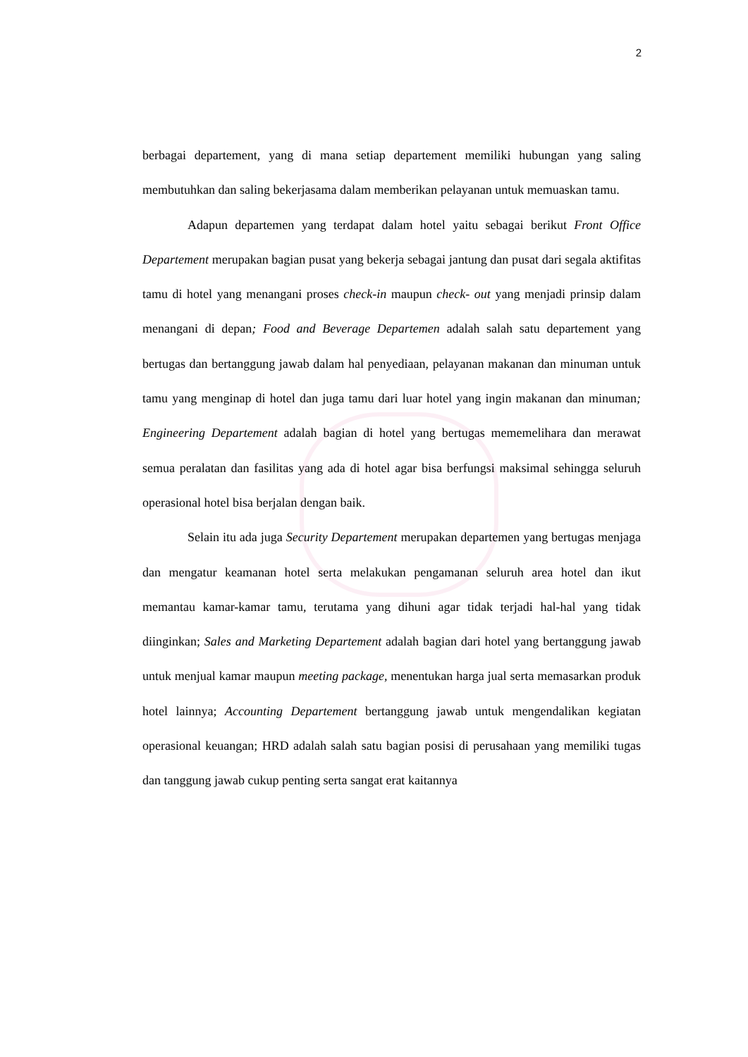2
berbagai departement, yang di mana setiap departement memiliki hubungan yang saling membutuhkan dan saling bekerjasama dalam memberikan pelayanan untuk memuaskan tamu.
Adapun departemen yang terdapat dalam hotel yaitu sebagai berikut Front Office Departement merupakan bagian pusat yang bekerja sebagai jantung dan pusat dari segala aktifitas tamu di hotel yang menangani proses check-in maupun check- out yang menjadi prinsip dalam menangani di depan; Food and Beverage Departemen adalah salah satu departement yang bertugas dan bertanggung jawab dalam hal penyediaan, pelayanan makanan dan minuman untuk tamu yang menginap di hotel dan juga tamu dari luar hotel yang ingin makanan dan minuman; Engineering Departement adalah bagian di hotel yang bertugas mememelihara dan merawat semua peralatan dan fasilitas yang ada di hotel agar bisa berfungsi maksimal sehingga seluruh operasional hotel bisa berjalan dengan baik.
Selain itu ada juga Security Departement merupakan departemen yang bertugas menjaga dan mengatur keamanan hotel serta melakukan pengamanan seluruh area hotel dan ikut memantau kamar-kamar tamu, terutama yang dihuni agar tidak terjadi hal-hal yang tidak diinginkan; Sales and Marketing Departement adalah bagian dari hotel yang bertanggung jawab untuk menjual kamar maupun meeting package, menentukan harga jual serta memasarkan produk hotel lainnya; Accounting Departement bertanggung jawab untuk mengendalikan kegiatan operasional keuangan; HRD adalah salah satu bagian posisi di perusahaan yang memiliki tugas dan tanggung jawab cukup penting serta sangat erat kaitannya